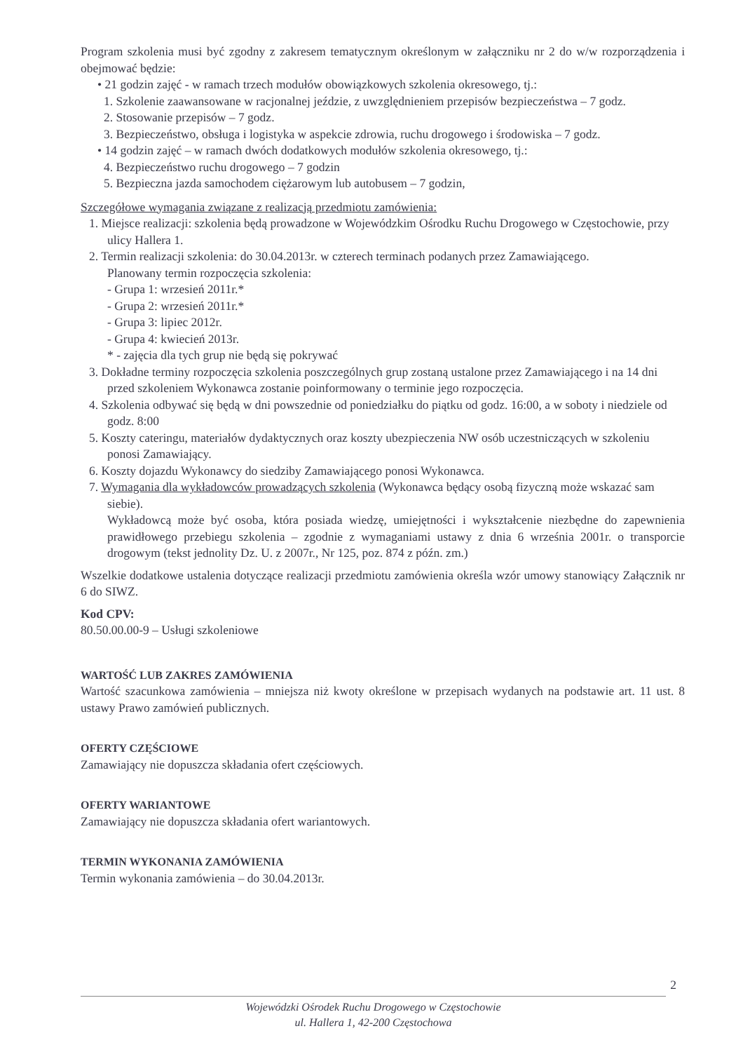Program szkolenia musi być zgodny z zakresem tematycznym określonym w załączniku nr 2 do w/w rozporządzenia i obejmować będzie:
• 21 godzin zajęć - w ramach trzech modułów obowiązkowych szkolenia okresowego, tj.:
1. Szkolenie zaawansowane w racjonalnej jeździe, z uwzględnieniem przepisów bezpieczeństwa – 7 godz.
2. Stosowanie przepisów – 7 godz.
3. Bezpieczeństwo, obsługa i logistyka w aspekcie zdrowia, ruchu drogowego i środowiska – 7 godz.
• 14 godzin zajęć – w ramach dwóch dodatkowych modułów szkolenia okresowego, tj.:
4. Bezpieczeństwo ruchu drogowego – 7 godzin
5. Bezpieczna jazda samochodem ciężarowym lub autobusem – 7 godzin,
Szczegółowe wymagania związane z realizacją przedmiotu zamówienia:
1. Miejsce realizacji: szkolenia będą prowadzone w Wojewódzkim Ośrodku Ruchu Drogowego w Częstochowie, przy ulicy Hallera 1.
2. Termin realizacji szkolenia: do 30.04.2013r. w czterech terminach podanych przez Zamawiającego.
Planowany termin rozpoczęcia szkolenia:
- Grupa 1: wrzesień 2011r.*
- Grupa 2: wrzesień 2011r.*
- Grupa 3: lipiec 2012r.
- Grupa 4: kwiecień 2013r.
* - zajęcia dla tych grup nie będą się pokrywać
3. Dokładne terminy rozpoczęcia szkolenia poszczególnych grup zostaną ustalone przez Zamawiającego i na 14 dni przed szkoleniem Wykonawca zostanie poinformowany o terminie jego rozpoczęcia.
4. Szkolenia odbywać się będą w dni powszednie od poniedziałku do piątku od godz. 16:00, a w soboty i niedziele od godz. 8:00
5. Koszty cateringu, materiałów dydaktycznych oraz koszty ubezpieczenia NW osób uczestniczących w szkoleniu ponosi Zamawiający.
6. Koszty dojazdu Wykonawcy do siedziby Zamawiającego ponosi Wykonawca.
7. Wymagania dla wykładowców prowadzących szkolenia (Wykonawca będący osobą fizyczną może wskazać sam siebie).
Wykładowcą może być osoba, która posiada wiedzę, umiejętności i wykształcenie niezbędne do zapewnienia prawidłowego przebiegu szkolenia – zgodnie z wymaganiami ustawy z dnia 6 września 2001r. o transporcie drogowym (tekst jednolity Dz. U. z 2007r., Nr 125, poz. 874 z późn. zm.)
Wszelkie dodatkowe ustalenia dotyczące realizacji przedmiotu zamówienia określa wzór umowy stanowiący Załącznik nr 6 do SIWZ.
Kod CPV:
80.50.00.00-9 – Usługi szkoleniowe
WARTOŚĆ LUB ZAKRES ZAMÓWIENIA
Wartość szacunkowa zamówienia – mniejsza niż kwoty określone w przepisach wydanych na podstawie art. 11 ust. 8 ustawy Prawo zamówień publicznych.
OFERTY CZĘŚCIOWE
Zamawiający nie dopuszcza składania ofert częściowych.
OFERTY WARIANTOWE
Zamawiający nie dopuszcza składania ofert wariantowych.
TERMIN WYKONANIA ZAMÓWIENIA
Termin wykonania zamówienia – do 30.04.2013r.
2
Wojewódzki Ośrodek Ruchu Drogowego w Częstochowie
ul. Hallera 1, 42-200 Częstochowa